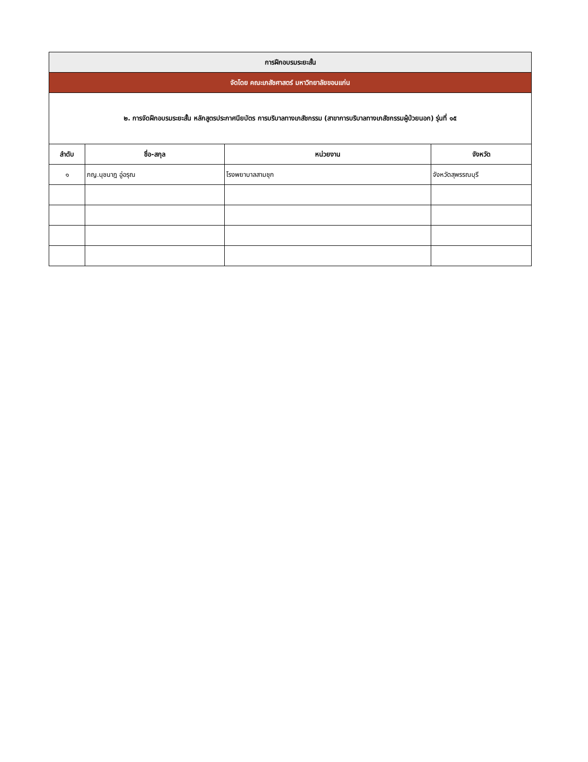| การฝึกอบรมระยะสั้น | | | |
| จัดโดย คณะเภสัชศาสตร์ มหาวิทยาลัยขอนแก่น | | | |
| ๒. การจัดฝึกอบรมระยะสั้น หลักสูตรประกาศนียบัตร การบริบาลทางเภสัชกรรม (สาขาการบริบาลทางเภสัชกรรมผู้ป่วยนอก) รุ่นที่ ๑๕ | | | |
| ลำดับ | ชื่อ-สกุล | หน่วยงาน | จังหวัด |
| ๑ | ภญ.นุชนาฎ อู่อรุณ | โรงพยาบาลสามชุก | จังหวัดสุพรรณบุรี |